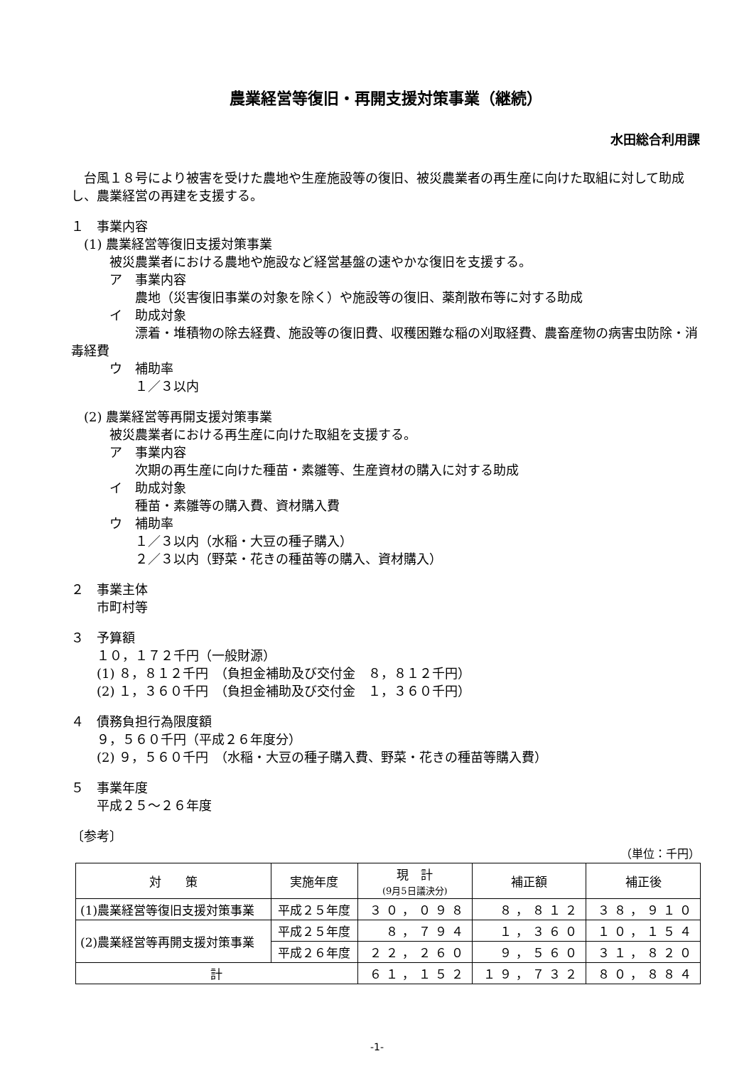農業経営等復旧・再開支援対策事業（継続）
水田総合利用課
　台風１８号により被害を受けた農地や生産施設等の復旧、被災農業者の再生産に向けた取組に対して助成し、農業経営の再建を支援する。
１　事業内容
　(1) 農業経営等復旧支援対策事業
　　　被災農業者における農地や施設など経営基盤の速やかな復旧を支援する。
　　　ア　事業内容
　　　　　農地（災害復旧事業の対象を除く）や施設等の復旧、薬剤散布等に対する助成
　　　イ　助成対象
　　　　　漂着・堆積物の除去経費、施設等の復旧費、収穫困難な稲の刈取経費、農畜産物の病害虫防除・消毒経費
　　　ウ　補助率
　　　　　１／３以内
　(2) 農業経営等再開支援対策事業
　　　被災農業者における再生産に向けた取組を支援する。
　　　ア　事業内容
　　　　　次期の再生産に向けた種苗・素雛等、生産資材の購入に対する助成
　　　イ　助成対象
　　　　　種苗・素雛等の購入費、資材購入費
　　　ウ　補助率
　　　　　１／３以内（水稲・大豆の種子購入）
　　　　　２／３以内（野菜・花きの種苗等の購入、資材購入）
２　事業主体
　　市町村等
３　予算額
　　１０，１７２千円（一般財源）
　　(1) ８，８１２千円　（負担金補助及び交付金　８，８１２千円）
　　(2) １，３６０千円　（負担金補助及び交付金　１，３６０千円）
４　債務負担行為限度額
　　９，５６０千円（平成２６年度分）
　　(2) ９，５６０千円　（水稲・大豆の種子購入費、野菜・花きの種苗等購入費）
５　事業年度
　　平成２５～２６年度
〔参考〕
（単位：千円）
| 対 策 | 実施年度 | 現 計 (9月5日議決分) | 補正額 | 補正後 |
| --- | --- | --- | --- | --- |
| (1)農業経営等復旧支援対策事業 | 平成２５年度 | ３０，０９８ | ８，８１２ | ３８，９１０ |
| (2)農業経営等再開支援対策事業 | 平成２５年度 | ８，７９４ | １，３６０ | １０，１５４ |
| | 平成２６年度 | ２２，２６０ | ９，５６０ | ３１，８２０ |
| 計 | | ６１，１５２ | １９，７３２ | ８０，８８４ |
-1-